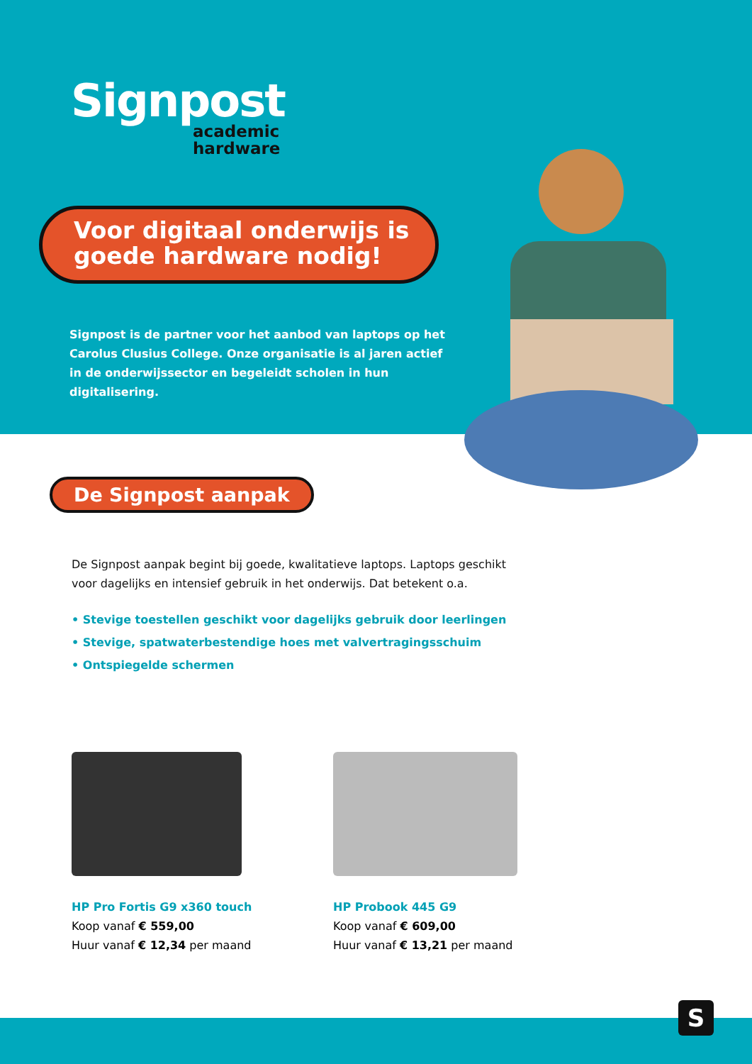Signpost
academic
hardware
Voor digitaal onderwijs is goede hardware nodig!
Signpost is de partner voor het aanbod van laptops op het Carolus Clusius College. Onze organisatie is al jaren actief in de onderwijssector en begeleidt scholen in hun digitalisering.
De Signpost aanpak
De Signpost aanpak begint bij goede, kwalitatieve laptops. Laptops geschikt voor dagelijks en intensief gebruik in het onderwijs. Dat betekent o.a.
• Stevige toestellen geschikt voor dagelijks gebruik door leerlingen
• Stevige, spatwaterbestendige hoes met valvertragingsschuim
• Ontspiegelde schermen
HP Pro Fortis G9 x360 touch
Koop vanaf € 559,00
Huur vanaf € 12,34 per maand
HP Probook 445 G9
Koop vanaf € 609,00
Huur vanaf € 13,21 per maand
S